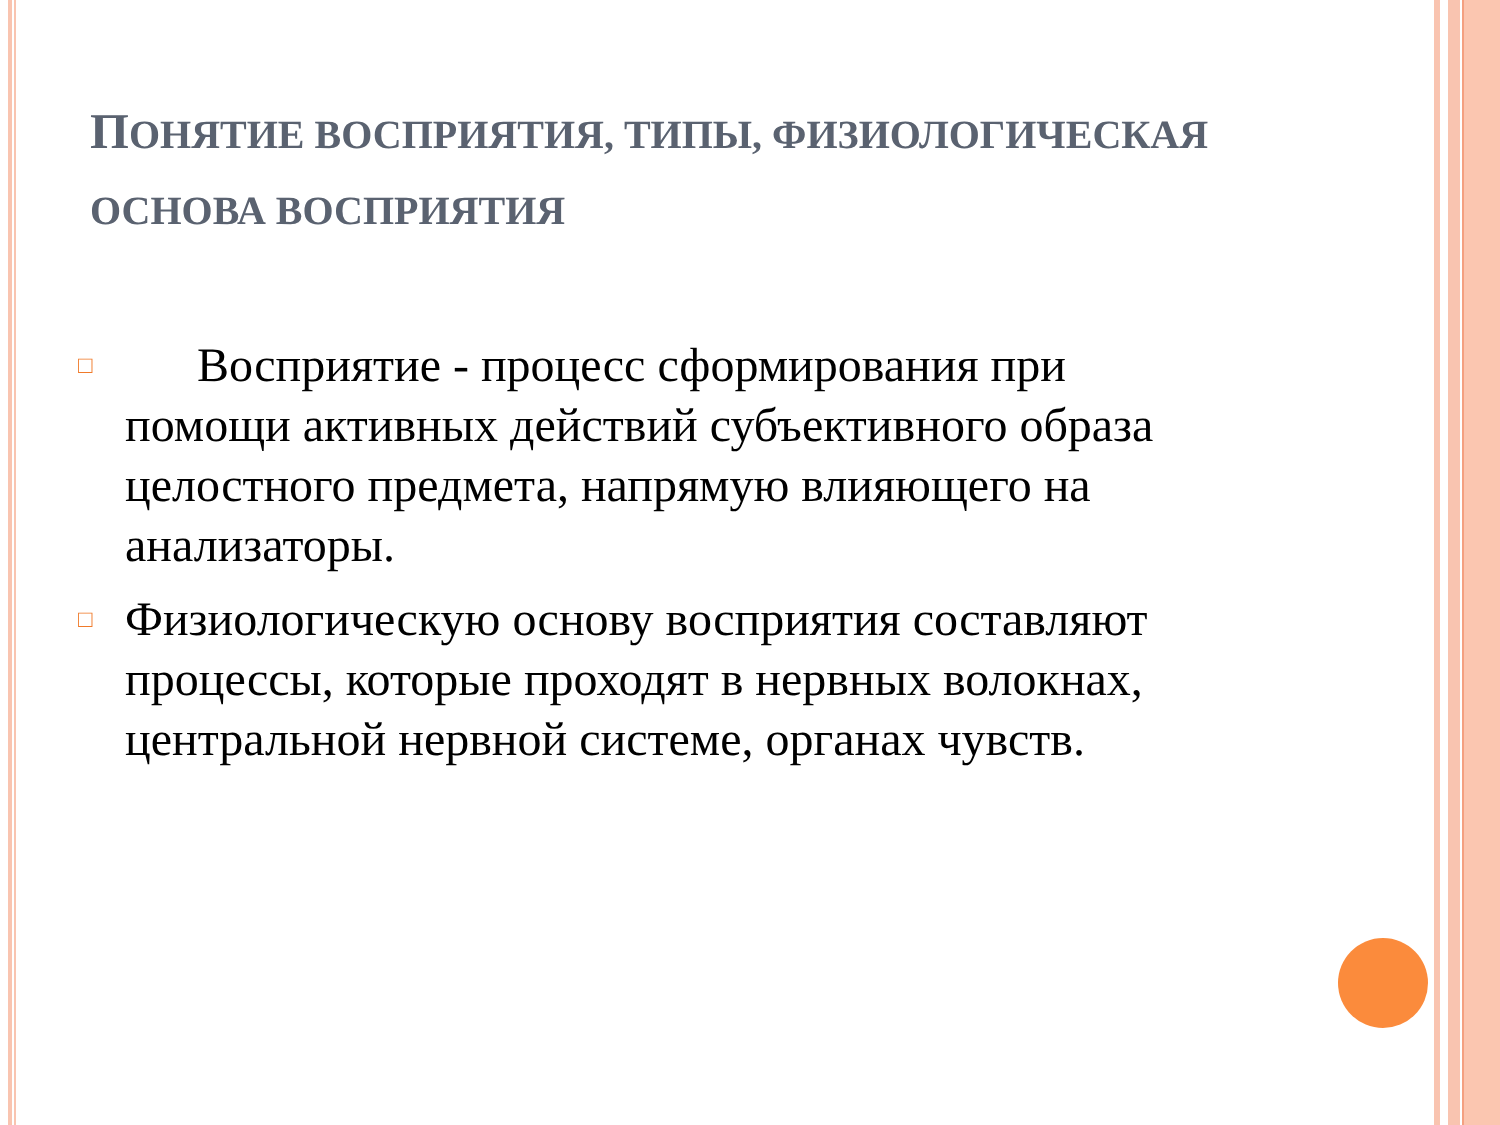ПОНЯТИЕ ВОСПРИЯТИЯ, ТИПЫ, ФИЗИОЛОГИЧЕСКАЯ ОСНОВА ВОСПРИЯТИЯ
□ Восприятие - процесс сформирования при помощи активных действий субъективного образа целостного предмета, напрямую влияющего на анализаторы.
□ Физиологическую основу восприятия составляют процессы, которые проходят в нервных волокнах, центральной нервной системе, органах чувств.